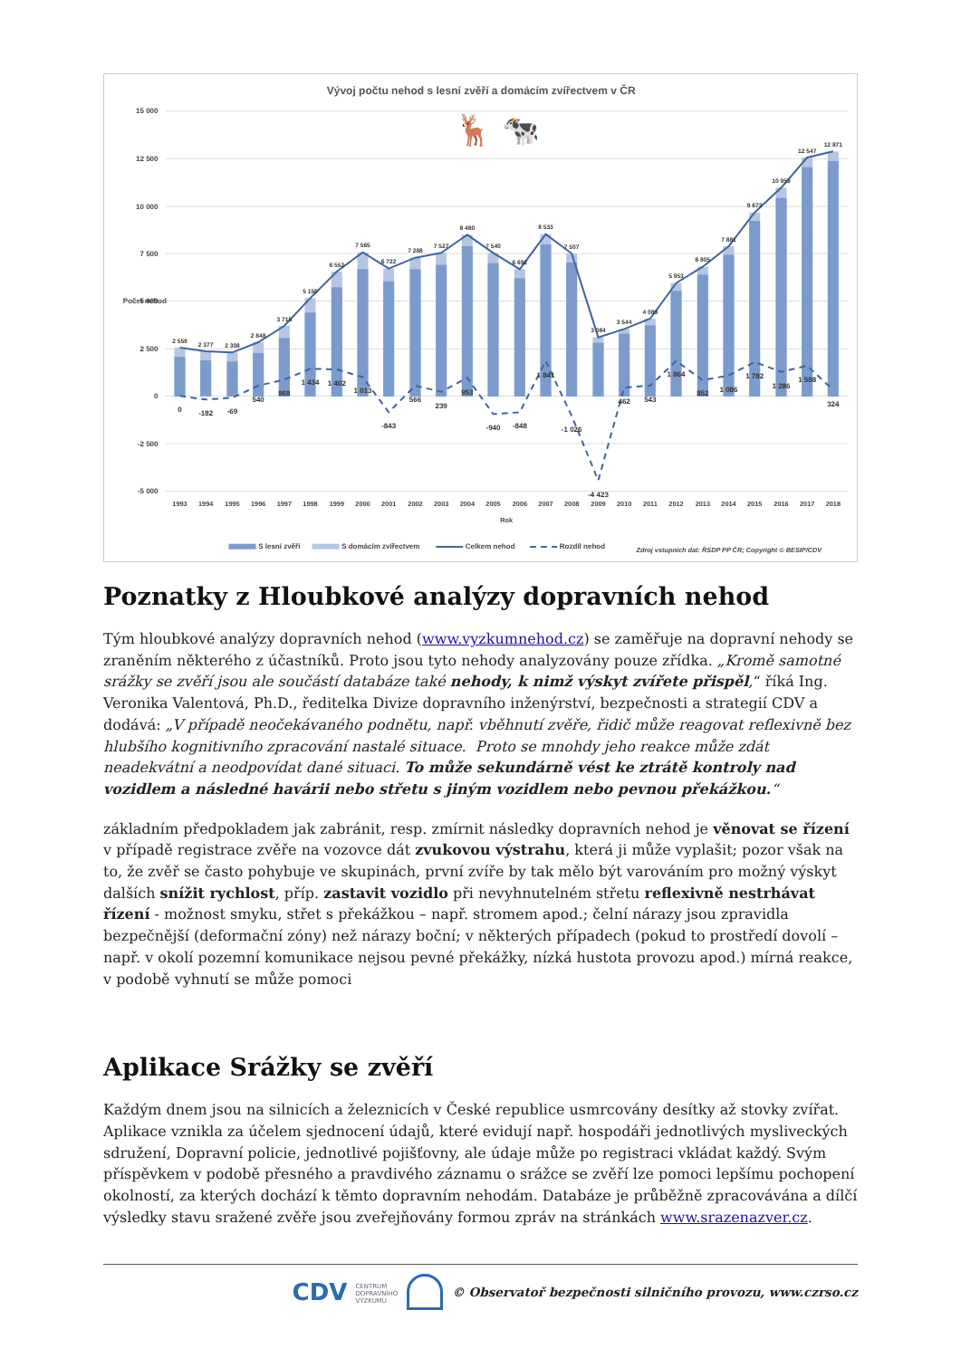Vývoj počtu nehod s lesní zvěří a domácím zvířectvem v ČR
15 000
12 500
10 000
7 500
5 000
2 500
0
-2 500
-5 000
Počet nehod
🦌 🐄
2 559
2 377
2 308
2 848
3 715
5 150
6 552
7 565
6 722
7 288
7 527
8 480
7 540
6 692
8 533
7 507
3 084
3 544
4 089
5 953
6 805
7 881
9 673
10 959
12 547
12 871
0
-182
-69
540
868
1 434
1 402
1 013
-843
566
239
953
-940
-848
1 841
-1 026
-4 423
462
543
1 864
852
1 086
1 782
1 286
1 588
324
1993
1994
1995
1996
1997
1998
1999
2000
2001
2002
2003
2004
2005
2006
2007
2008
2009
2010
2011
2012
2013
2014
2015
2016
2017
2018
Rok
S lesní zvěří
S domácím zvířectvem
Celkem nehod
Rozdíl nehod
Zdroj vstupních dat: ŘSDP PP ČR; Copyright © BESIP/CDV
Poznatky z Hloubkové analýzy dopravních nehod
Tým hloubkové analýzy dopravních nehod (www.vyzkumnehod.cz) se zaměřuje na dopravní nehody se zraněním některého z účastníků. Proto jsou tyto nehody analyzovány pouze zřídka. „Kromě samotné srážky se zvěří jsou ale součástí databáze také nehody, k nimž výskyt zvířete přispěl,“ říká Ing. Veronika Valentová, Ph.D., ředitelka Divize dopravního inženýrství, bezpečnosti a strategií CDV a dodává: „V případě neočekávaného podnětu, např. vběhnutí zvěře, řidič může reagovat reflexivně bez hlubšího kognitivního zpracování nastalé situace. Proto se mnohdy jeho reakce může zdát neadekvátní a neodpovídat dané situaci. To může sekundárně vést ke ztrátě kontroly nad vozidlem a následné havárii nebo střetu s jiným vozidlem nebo pevnou překážkou.“
základním předpokladem jak zabránit, resp. zmírnit následky dopravních nehod je věnovat se řízení v případě registrace zvěře na vozovce dát zvukovou výstrahu, která ji může vyplašit; pozor však na to, že zvěř se často pohybuje ve skupinách, první zvíře by tak mělo být varováním pro možný výskyt dalších snížit rychlost, příp. zastavit vozidlo při nevyhnutelném střetu reflexivně nestrhávat řízení - možnost smyku, střet s překážkou – např. stromem apod.; čelní nárazy jsou zpravidla bezpečnější (deformační zóny) než nárazy boční; v některých případech (pokud to prostředí dovolí – např. v okolí pozemní komunikace nejsou pevné překážky, nízká hustota provozu apod.) mírná reakce, v podobě vyhnutí se může pomoci
Aplikace Srážky se zvěří
Každým dnem jsou na silnicích a železnicích v České republice usmrcovány desítky až stovky zvířat. Aplikace vznikla za účelem sjednocení údajů, které evidují např. hospodáři jednotlivých mysliveckých sdružení, Dopravní policie, jednotlivé pojišťovny, ale údaje může po registraci vkládat každý. Svým příspěvkem v podobě přesného a pravdivého záznamu o srážce se zvěří lze pomoci lepšímu pochopení okolností, za kterých dochází k těmto dopravním nehodám. Databáze je průběžně zpracovávána a dílčí výsledky stavu sražené zvěře jsou zveřejňovány formou zpráv na stránkách www.srazenazver.cz.
CDV CENTRUM
DOPRAVNÍHO
VÝZKUMU © Observatoř bezpečnosti silničního provozu, www.czrso.cz